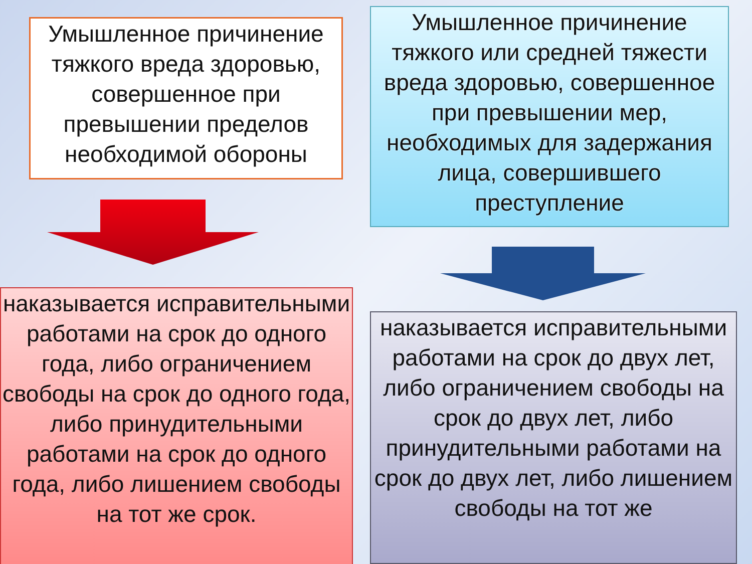Умышленное причинение тяжкого вреда здоровью, совершенное при превышении пределов необходимой обороны
наказывается исправительными работами на срок до одного года, либо ограничением свободы на срок до одного года, либо принудительными работами на срок до одного года, либо лишением свободы на тот же срок.
Умышленное причинение тяжкого или средней тяжести вреда здоровью, совершенное при превышении мер, необходимых для задержания лица, совершившего преступление
наказывается исправительными работами на срок до двух лет, либо ограничением свободы на срок до двух лет, либо принудительными работами на срок до двух лет, либо лишением свободы на тот же